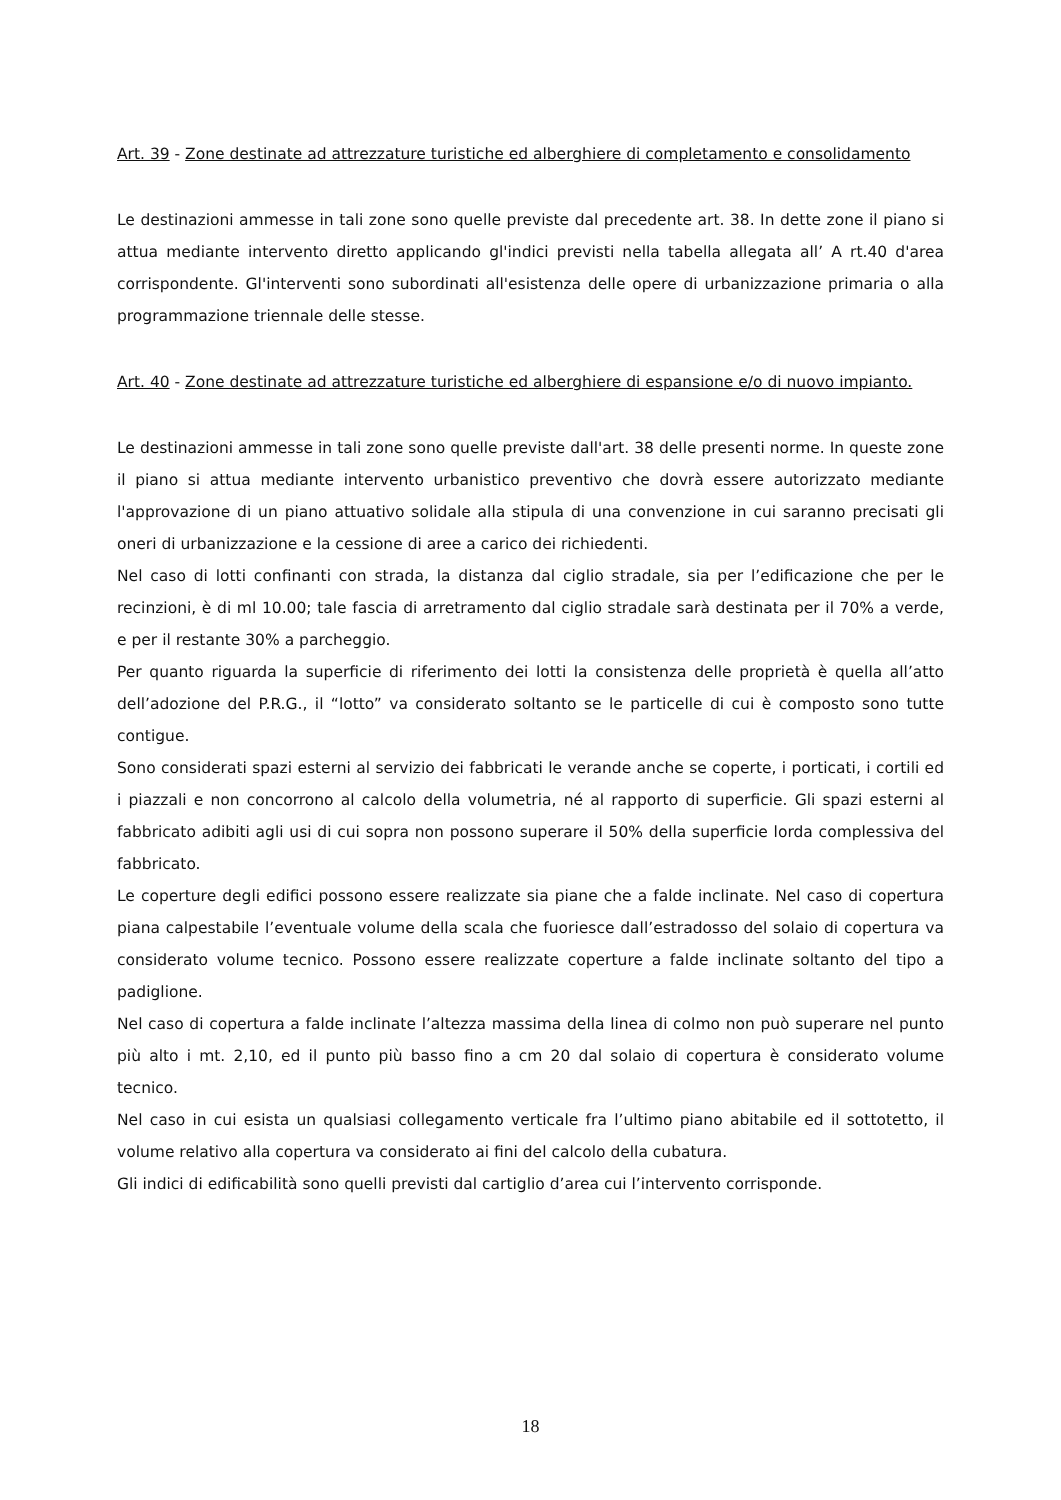Art. 39 - Zone destinate ad attrezzature turistiche ed alberghiere di completamento e consolidamento
Le destinazioni ammesse in tali zone sono quelle previste dal precedente art. 38. In dette zone il piano si attua mediante intervento diretto applicando gl'indici previsti nella tabella allegata all’ A rt.40 d'area corrispondente. Gl'interventi sono subordinati all'esistenza delle opere di urbanizzazione primaria o alla programmazione triennale delle stesse.
Art. 40 - Zone destinate ad attrezzature turistiche ed alberghiere di espansione e/o di nuovo impianto.
Le destinazioni ammesse in tali zone sono quelle previste dall'art. 38 delle presenti norme. In queste zone il piano si attua mediante intervento urbanistico preventivo che dovrà essere autorizzato mediante l'approvazione di un piano attuativo solidale alla stipula di una convenzione in cui saranno precisati gli oneri di urbanizzazione e la cessione di aree a carico dei richiedenti.
Nel caso di lotti confinanti con strada, la distanza dal ciglio stradale, sia per l’edificazione che per le recinzioni, è di ml 10.00; tale fascia di arretramento dal ciglio stradale sarà destinata per il 70% a verde, e per il restante 30% a parcheggio.
Per quanto riguarda la superficie di riferimento dei lotti la consistenza delle proprietà è quella all’atto dell’adozione del P.R.G., il “lotto” va considerato soltanto se le particelle di cui è composto sono tutte contigue.
Sono considerati spazi esterni al servizio dei fabbricati le verande anche se coperte, i porticati, i cortili ed i piazzali e non concorrono al calcolo della volumetria, né al rapporto di superficie. Gli spazi esterni al fabbricato adibiti agli usi di cui sopra non possono superare il 50% della superficie lorda complessiva del fabbricato.
Le coperture degli edifici possono essere realizzate sia piane che a falde inclinate. Nel caso di copertura piana calpestabile l’eventuale volume della scala che fuoriesce dall’estradosso del solaio di copertura va considerato volume tecnico. Possono essere realizzate coperture a falde inclinate soltanto del tipo a padiglione.
Nel caso di copertura a falde inclinate l’altezza massima della linea di colmo non può superare nel punto più alto i mt. 2,10, ed il punto più basso fino a cm 20 dal solaio di copertura è considerato volume tecnico.
Nel caso in cui esista un qualsiasi collegamento verticale fra l’ultimo piano abitabile ed il sottotetto, il volume relativo alla copertura va considerato ai fini del calcolo della cubatura.
Gli indici di edificabilità sono quelli previsti dal cartiglio d’area cui l’intervento corrisponde.
18